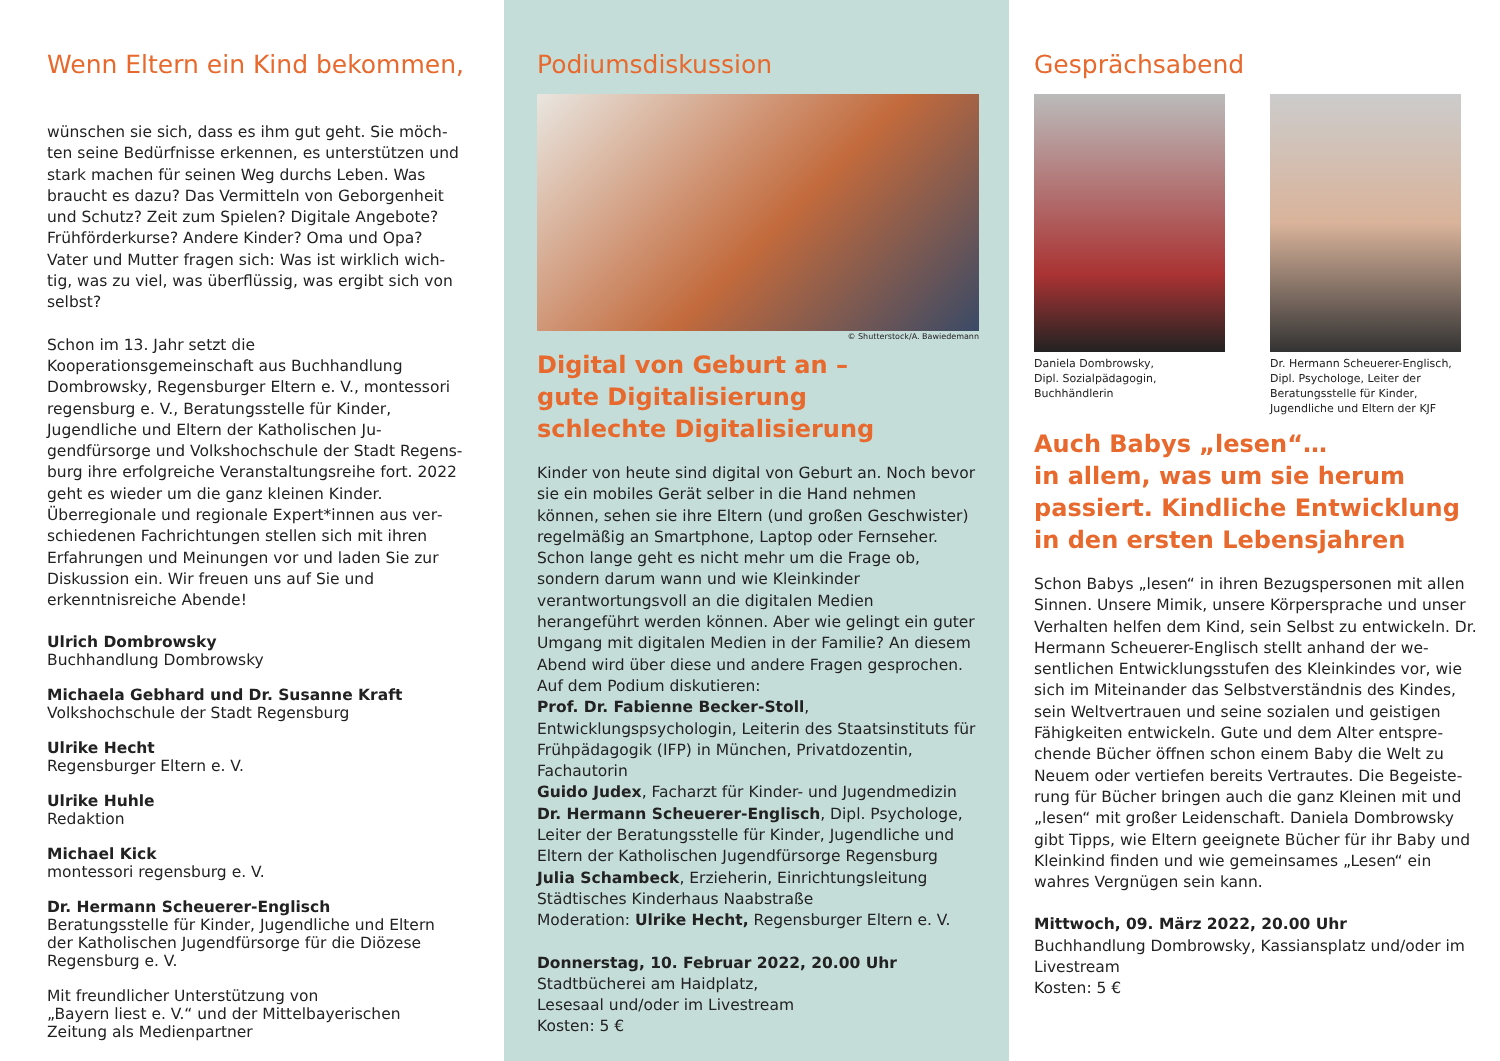Wenn Eltern ein Kind bekommen,
wünschen sie sich, dass es ihm gut geht. Sie möch­ten seine Bedürfnisse erkennen, es unterstützen und stark machen für seinen Weg durchs Leben. Was braucht es dazu? Das Vermitteln von Geborgenheit und Schutz? Zeit zum Spielen? Digitale Angebote? Frühförderkurse? Andere Kinder? Oma und Opa? Vater und Mutter fragen sich: Was ist wirklich wich­tig, was zu viel, was überflüssig, was ergibt sich von selbst?
Schon im 13. Jahr setzt die Kooperationsgemeinschaft aus Buchhandlung Dombrowsky, Regensburger Eltern e. V., montessori regensburg e. V., Beratungsstelle für Kinder, Jugendliche und Eltern der Katholischen Ju­gendfürsorge und Volkshochschule der Stadt Regens­burg ihre erfolgreiche Veranstaltungsreihe fort. 2022 geht es wieder um die ganz kleinen Kinder. Überregionale und regionale Expert*innen aus ver­schiedenen Fachrichtungen stellen sich mit ihren Erfahrungen und Meinungen vor und laden Sie zur Diskussion ein. Wir freuen uns auf Sie und erkenntnis­reiche Abende!
Ulrich Dombrowsky
Buchhandlung Dombrowsky
Michaela Gebhard und Dr. Susanne Kraft
Volkshochschule der Stadt Regensburg
Ulrike Hecht
Regensburger Eltern e. V.
Ulrike Huhle
Redaktion
Michael Kick
montessori regensburg e. V.
Dr. Hermann Scheuerer-Englisch
Beratungsstelle für Kinder, Jugendliche und Eltern der Katholischen Jugendfürsorge für die Diözese Regens­burg e. V.
Mit freundlicher Unterstützung von
„Bayern liest e. V.“ und der Mittelbayerischen Zeitung als Medienpartner
Podiumsdiskussion
© Shutterstock/A. Bawiedemann
Digital von Geburt an –
gute Digitalisierung
schlechte Digitalisierung
Kinder von heute sind digital von Geburt an. Noch bevor sie ein mobiles Gerät selber in die Hand nehmen können, sehen sie ihre Eltern (und großen Geschwister) regelmä­ßig an Smartphone, Laptop oder Fernseher. Schon lange geht es nicht mehr um die Frage ob, sondern darum wann und wie Kleinkinder verantwortungsvoll an die digitalen Medien herangeführt werden können. Aber wie gelingt ein guter Umgang mit digitalen Medien in der Familie? An diesem Abend wird über diese und andere Fragen gesprochen.
Auf dem Podium diskutieren:
Prof. Dr. Fabienne Becker-Stoll, Entwicklungspsychologin, Leiterin des Staatsinstituts für Frühpädagogik (IFP) in München, Privatdozentin, Fachautorin
Guido Judex, Facharzt für Kinder- und Jugendmedizin
Dr. Hermann Scheuerer-Englisch, Dipl. Psychologe, Leiter der Beratungsstelle für Kinder, Jugendliche und Eltern der Katholischen Jugendfürsorge Regensburg
Julia Schambeck, Erzieherin, Einrichtungsleitung Städti­sches Kinderhaus Naabstraße
Moderation: Ulrike Hecht, Regensburger Eltern e. V.
Donnerstag, 10. Februar 2022, 20.00 Uhr
Stadtbücherei am Haidplatz,
Lesesaal und/oder im Livestream
Kosten: 5 €
Gesprächsabend
Daniela Dombrowsky,
Dipl. Sozialpädagogin,
Buchhändlerin
Dr. Hermann Scheuerer-Englisch, Dipl. Psychologe, Leiter der Beratungsstelle für Kinder, Jugendliche und Eltern der KJF
Auch Babys „lesen“…
in allem, was um sie herum passiert. Kindliche Entwicklung in den ersten Lebensjahren
Schon Babys „lesen“ in ihren Bezugspersonen mit allen Sinnen. Unsere Mimik, unsere Körpersprache und unser Verhalten helfen dem Kind, sein Selbst zu entwickeln. Dr. Hermann Scheuerer-Englisch stellt anhand der we­sentlichen Entwicklungsstufen des Kleinkindes vor, wie sich im Miteinander das Selbstverständnis des Kindes, sein Weltvertrauen und seine sozialen und geistigen Fähigkeiten entwickeln. Gute und dem Alter entspre­chende Bücher öffnen schon einem Baby die Welt zu Neuem oder vertiefen bereits Vertrautes. Die Begeiste­rung für Bücher bringen auch die ganz Kleinen mit und „lesen“ mit großer Leidenschaft. Daniela Dombrowsky gibt Tipps, wie Eltern geeignete Bücher für ihr Baby und Kleinkind finden und wie gemeinsames „Lesen“ ein wahres Vergnügen sein kann.
Mittwoch, 09. März 2022, 20.00 Uhr
Buchhandlung Dombrowsky, Kassiansplatz und/oder im Livestream
Kosten: 5 €